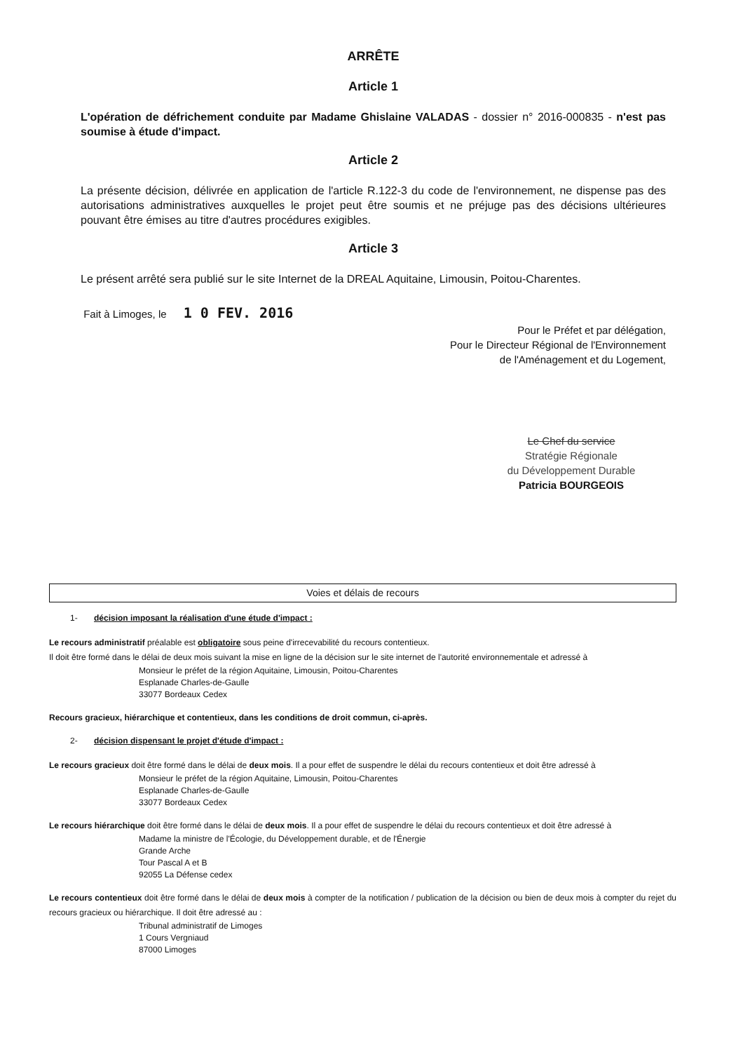ARRÊTE
Article 1
L'opération de défrichement conduite par Madame Ghislaine VALADAS - dossier n° 2016-000835 - n'est pas soumise à étude d'impact.
Article 2
La présente décision, délivrée en application de l'article R.122-3 du code de l'environnement, ne dispense pas des autorisations administratives auxquelles le projet peut être soumis et ne préjuge pas des décisions ultérieures pouvant être émises au titre d'autres procédures exigibles.
Article 3
Le présent arrêté sera publié sur le site Internet de la DREAL Aquitaine, Limousin, Poitou-Charentes.
Fait à Limoges, le 1 0 FEV. 2016
Pour le Préfet et par délégation,
Pour le Directeur Régional de l'Environnement
de l'Aménagement et du Logement,
Le Chef du service
Stratégie Régionale
du Développement Durable
Patricia BOURGEOIS
Voies et délais de recours
1- décision imposant la réalisation d'une étude d'impact :
Le recours administratif préalable est obligatoire sous peine d'irrecevabilité du recours contentieux.
Il doit être formé dans le délai de deux mois suivant la mise en ligne de la décision sur le site internet de l'autorité environnementale et adressé à
Monsieur le préfet de la région Aquitaine, Limousin, Poitou-Charentes
Esplanade Charles-de-Gaulle
33077 Bordeaux Cedex
Recours gracieux, hiérarchique et contentieux, dans les conditions de droit commun, ci-après.
2- décision dispensant le projet d'étude d'impact :
Le recours gracieux doit être formé dans le délai de deux mois. Il a pour effet de suspendre le délai du recours contentieux et doit être adressé à
Monsieur le préfet de la région Aquitaine, Limousin, Poitou-Charentes
Esplanade Charles-de-Gaulle
33077 Bordeaux Cedex
Le recours hiérarchique doit être formé dans le délai de deux mois. Il a pour effet de suspendre le délai du recours contentieux et doit être adressé à
Madame la ministre de l'Écologie, du Développement durable, et de l'Énergie
Grande Arche
Tour Pascal A et B
92055 La Défense cedex
Le recours contentieux doit être formé dans le délai de deux mois à compter de la notification / publication de la décision ou bien de deux mois à compter du rejet du recours gracieux ou hiérarchique. Il doit être adressé au :
Tribunal administratif de Limoges
1 Cours Vergniaud
87000 Limoges